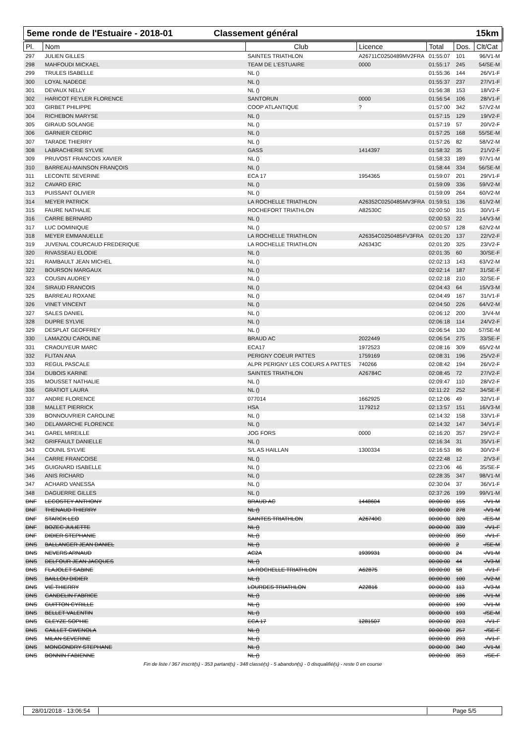5eme ronde de l'Estuaire - 2018-01
Classement général 15km
| Pl. | Nom | Club | Licence | Total | Dos. | Clt/Cat |
| --- | --- | --- | --- | --- | --- | --- |
| 297 | JULIEN GILLES | SAINTES TRIATHLON | A26711C0250489MV2FRA | 01:55:07 | 101 | 96/V1-M |
| 298 | MAHFOUDI MICKAEL | TEAM DE L'ESTUAIRE | 0000 | 01:55:17 | 245 | 54/SE-M |
| 299 | TRULES ISABELLE | NL () | | 01:55:36 | 144 | 26/V1-F |
| 300 | LOYAL NADEGE | NL () | | 01:55:37 | 237 | 27/V1-F |
| 301 | DEVAUX NELLY | NL () | | 01:56:38 | 153 | 18/V2-F |
| 302 | HARICOT FEYLER FLORENCE | SANTORUN | 0000 | 01:56:54 | 106 | 28/V1-F |
| 303 | GIRBET PHILIPPE | COOP ATLANTIQUE | ? | 01:57:00 | 342 | 57/V2-M |
| 304 | RICHEBON MARYSE | NL () | | 01:57:15 | 129 | 19/V2-F |
| 305 | GIRAUD SOLANGE | NL () | | 01:57:19 | 57 | 20/V2-F |
| 306 | GARNIER CEDRIC | NL () | | 01:57:25 | 168 | 55/SE-M |
| 307 | TARADE THIERRY | NL () | | 01:57:26 | 82 | 58/V2-M |
| 308 | LABRACHERIE SYLVIE | GASS | 1414397 | 01:58:32 | 35 | 21/V2-F |
| 309 | PRUVOST FRANCOIS XAVIER | NL () | | 01:58:33 | 189 | 97/V1-M |
| 310 | BARREAU-MAINSON FRANÇOIS | NL () | | 01:58:44 | 334 | 56/SE-M |
| 311 | LECONTE SEVERINE | ECA 17 | 1954365 | 01:59:07 | 201 | 29/V1-F |
| 312 | CAVARD ERIC | NL () | | 01:59:09 | 336 | 59/V2-M |
| 313 | PUISSANT OLIVIER | NL () | | 01:59:09 | 264 | 60/V2-M |
| 314 | MEYER PATRICK | LA ROCHELLE TRIATHLON | A26352C0250485MV3FRA | 01:59:51 | 136 | 61/V2-M |
| 315 | FAURE NATHALIE | ROCHEFORT TRIATHLON | A82530C | 02:00:50 | 315 | 30/V1-F |
| 316 | CARRE BERNARD | NL () | | 02:00:53 | 22 | 14/V3-M |
| 317 | LUC DOMINIQUE | NL () | | 02:00:57 | 128 | 62/V2-M |
| 318 | MEYER EMMANUELLE | LA ROCHELLE TRIATHLON | A26354C0250485FV3FRA | 02:01:20 | 137 | 22/V2-F |
| 319 | JUVENAL COURCAUD FREDERIQUE | LA ROCHELLE TRIATHLON | A26343C | 02:01:20 | 325 | 23/V2-F |
| 320 | RIVASSEAU ELODIE | NL () | | 02:01:35 | 60 | 30/SE-F |
| 321 | RAMBAULT JEAN MICHEL | NL () | | 02:02:13 | 143 | 63/V2-M |
| 322 | BOURSON MARGAUX | NL () | | 02:02:14 | 187 | 31/SE-F |
| 323 | COUSIN AUDREY | NL () | | 02:02:18 | 210 | 32/SE-F |
| 324 | SIRAUD FRANCOIS | NL () | | 02:04:43 | 64 | 15/V3-M |
| 325 | BARREAU ROXANE | NL () | | 02:04:49 | 167 | 31/V1-F |
| 326 | VINET VINCENT | NL () | | 02:04:50 | 226 | 64/V2-M |
| 327 | SALES DANIEL | NL () | | 02:06:12 | 200 | 3/V4-M |
| 328 | DUPRE SYLVIE | NL () | | 02:06:18 | 114 | 24/V2-F |
| 329 | DESPLAT GEOFFREY | NL () | | 02:06:54 | 130 | 57/SE-M |
| 330 | LAMAZOU CAROLINE | BRAUD AC | 2022449 | 02:06:54 | 275 | 33/SE-F |
| 331 | CRAOUYEUR MARC | ECA17 | 1972523 | 02:08:16 | 309 | 65/V2-M |
| 332 | FLITAN ANA | PERIGNY COEUR PATTES | 1759169 | 02:08:31 | 196 | 25/V2-F |
| 333 | REGUL PASCALE | ALPR PERIGNY LES COEURS A PATTES | 740266 | 02:08:42 | 194 | 26/V2-F |
| 334 | DUBOIS KARINE | SAINTES TRIATHLON | A26784C | 02:08:45 | 72 | 27/V2-F |
| 335 | MOUSSET NATHALIE | NL () | | 02:09:47 | 110 | 28/V2-F |
| 336 | GRATIOT LAURA | NL () | | 02:11:22 | 252 | 34/SE-F |
| 337 | ANDRE FLORENCE | 077014 | 1662925 | 02:12:06 | 49 | 32/V1-F |
| 338 | MALLET PIERRICK | HSA | 1179212 | 02:13:57 | 151 | 16/V3-M |
| 339 | BONNOUVRIER CAROLINE | NL () | | 02:14:32 | 158 | 33/V1-F |
| 340 | DELAMARCHE FLORENCE | NL () | | 02:14:32 | 147 | 34/V1-F |
| 341 | GAREL MIREILLE | JOG FORS | 0000 | 02:16:20 | 357 | 29/V2-F |
| 342 | GRIFFAULT DANIELLE | NL () | | 02:16:34 | 31 | 35/V1-F |
| 343 | COUNIL SYLVIE | S/L AS HAILLAN | 1300334 | 02:16:53 | 86 | 30/V2-F |
| 344 | CARRE FRANCOISE | NL () | | 02:22:48 | 12 | 2/V3-F |
| 345 | GUIGNARD ISABELLE | NL () | | 02:23:06 | 46 | 35/SE-F |
| 346 | ANIS RICHARD | NL () | | 02:28:35 | 347 | 98/V1-M |
| 347 | ACHARD VANESSA | NL () | | 02:30:04 | 37 | 36/V1-F |
| 348 | DAGUERRE GILLES | NL () | | 02:37:26 | 199 | 99/V1-M |
| DNF | LECOSTEY ANTHONY | BRAUD AC | 1448604 | 00:00:00 | 155 | -/V1-M |
| DNF | THENAUD THIERRY | NL () | | 00:00:00 | 278 | -/V1-M |
| DNF | STARCK LEO | SAINTES TRIATHLON | A26740C | 00:00:00 | 320 | -/ES-M |
| DNF | BOZEC JULIETTE | NL () | | 00:00:00 | 339 | -/V1-F |
| DNF | DIDIER STEPHANIE | NL () | | 00:00:00 | 350 | -/V1-F |
| DNS | BALLANGER JEAN DANIEL | NL () | | 00:00:00 | 2 | -/SE-M |
| DNS | NEVERS ARNAUD | AC2A | 1939931 | 00:00:00 | 24 | -/V1-M |
| DNS | DELFOUR JEAN JACQUES | NL () | | 00:00:00 | 44 | -/V3-M |
| DNS | FLAJOLET SABINE | LA ROCHELLE TRIATHLON | A62875 | 00:00:00 | 58 | -/V1-F |
| DNS | BAILLOU DIDIER | NL () | | 00:00:00 | 100 | -/V2-M |
| DNS | VIÉ THIERRY | LOURDES TRIATHLON | A22816 | 00:00:00 | 113 | -/V3-M |
| DNS | GANDELIN FABRICE | NL () | | 00:00:00 | 186 | -/V1-M |
| DNS | GUITTON CYRILLE | NL () | | 00:00:00 | 190 | -/V1-M |
| DNS | BELLET VALENTIN | NL () | | 00:00:00 | 193 | -/SE-M |
| DNS | GLEYZE SOPHIE | ECA 17 | 1281507 | 00:00:00 | 203 | -/V1-F |
| DNS | CAILLET GWENOLA | NL () | | 00:00:00 | 257 | -/SE-F |
| DNS | MILAN SEVERINE | NL () | | 00:00:00 | 293 | -/V1-F |
| DNS | MONGONDRY STEPHANE | NL () | | 00:00:00 | 340 | -/V1-M |
| DNS | BONNIN FABIENNE | NL () | | 00:00:00 | 353 | -/SE-F |
Fin de liste / 367 inscrit(s) - 353 partant(s) - 348 classé(s) - 5 abandon(s) - 0 disqualifié(s) - reste 0 en course
28/01/2018 - 13:06:54
Page 5/5